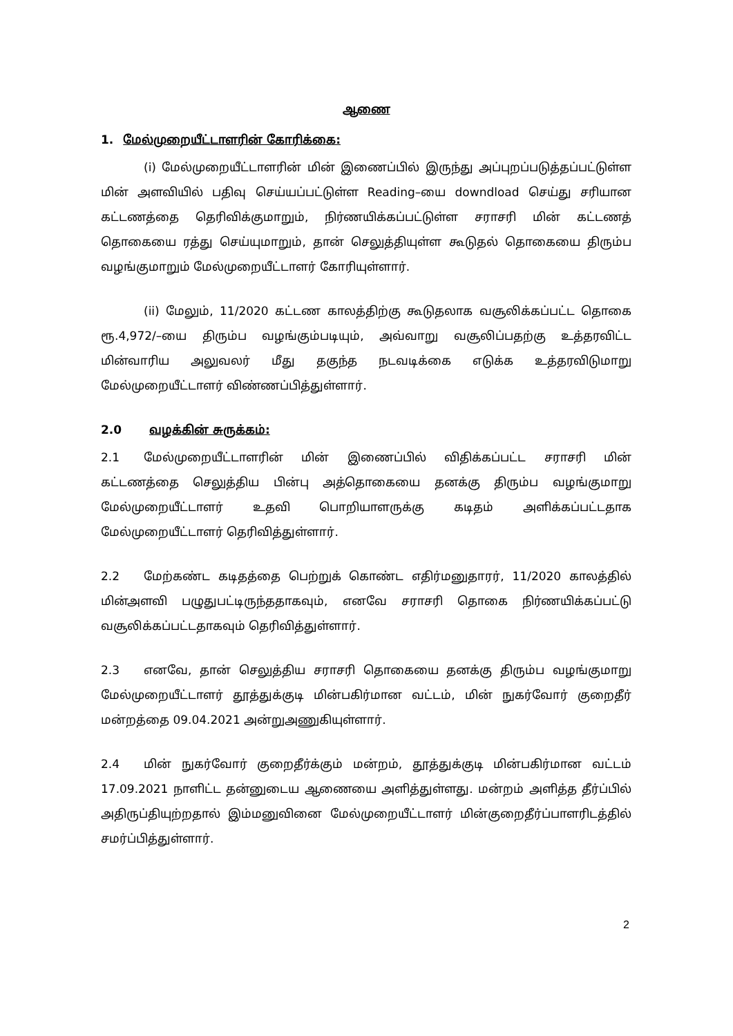ஆணை
1. மேல்முறையீட்டாளரின் கோரிக்கை:
(i) மேல்முறையீட்டாளரின் மின் இணைப்பில் இருந்து அப்புறப்படுத்தப்பட்டுள்ள மின் அளவியில் பதிவு செய்யப்பட்டுள்ள Reading–யை downdload செய்து சரியான கட்டணத்தை தெரிவிக்குமாறும், நிர்ணயிக்கப்பட்டுள்ள சராசரி மின் கட்டணத் தொகையை ரத்து செய்யுமாறும், தான் செலுத்தியுள்ள கூடுதல் தொகையை திரும்ப வழங்குமாறும் மேல்முறையீட்டாளர் கோரியுள்ளார்.
(ii) மேலும், 11/2020 கட்டண காலத்திற்கு கூடுதலாக வசூலிக்கப்பட்ட தொகை ரூ.4,972/–யை திரும்ப வழங்கும்படியும், அவ்வாறு வசூலிப்பதற்கு உத்தரவிட்ட மின்வாரிய அலுவலர் மீது தகுந்த நடவடிக்கை எடுக்க உத்தரவிடுமாறு மேல்முறையீட்டாளர் விண்ணப்பித்துள்ளார்.
2.0 வழக்கின் சுருக்கம்:
2.1 மேல்முறையீட்டாளரின் மின் இணைப்பில் விதிக்கப்பட்ட சராசரி மின் கட்டணத்தை செலுத்திய பின்பு அத்தொகையை தனக்கு திரும்ப வழங்குமாறு மேல்முறையீட்டாளர் உதவி பொறியாளருக்கு கடிதம் அளிக்கப்பட்டதாக மேல்முறையீட்டாளர் தெரிவித்துள்ளார்.
2.2 மேற்கண்ட கடிதத்தை பெற்றுக் கொண்ட எதிர்மனுதாரர், 11/2020 காலத்தில் மின்அளவி பழுதுபட்டிருந்ததாகவும், எனவே சராசரி தொகை நிர்ணயிக்கப்பட்டு வசூலிக்கப்பட்டதாகவும் தெரிவித்துள்ளார்.
2.3 எனவே, தான் செலுத்திய சராசரி தொகையை தனக்கு திரும்ப வழங்குமாறு மேல்முறையீட்டாளர் தூத்துக்குடி மின்பகிர்மான வட்டம், மின் நுகர்வோர் குறைதீர் மன்றத்தை 09.04.2021 அன்றுஅணுகியுள்ளார்.
2.4 மின் நுகர்வோர் குறைதீர்க்கும் மன்றம், தூத்துக்குடி மின்பகிர்மான வட்டம் 17.09.2021 நாளிட்ட தன்னுடைய ஆணையை அளித்துள்ளது. மன்றம் அளித்த தீர்ப்பில் அதிருப்தியுற்றதால் இம்மனுவினை மேல்முறையீட்டாளர் மின்குறைதீர்ப்பாளரிடத்தில் சமர்ப்பித்துள்ளார்.
2